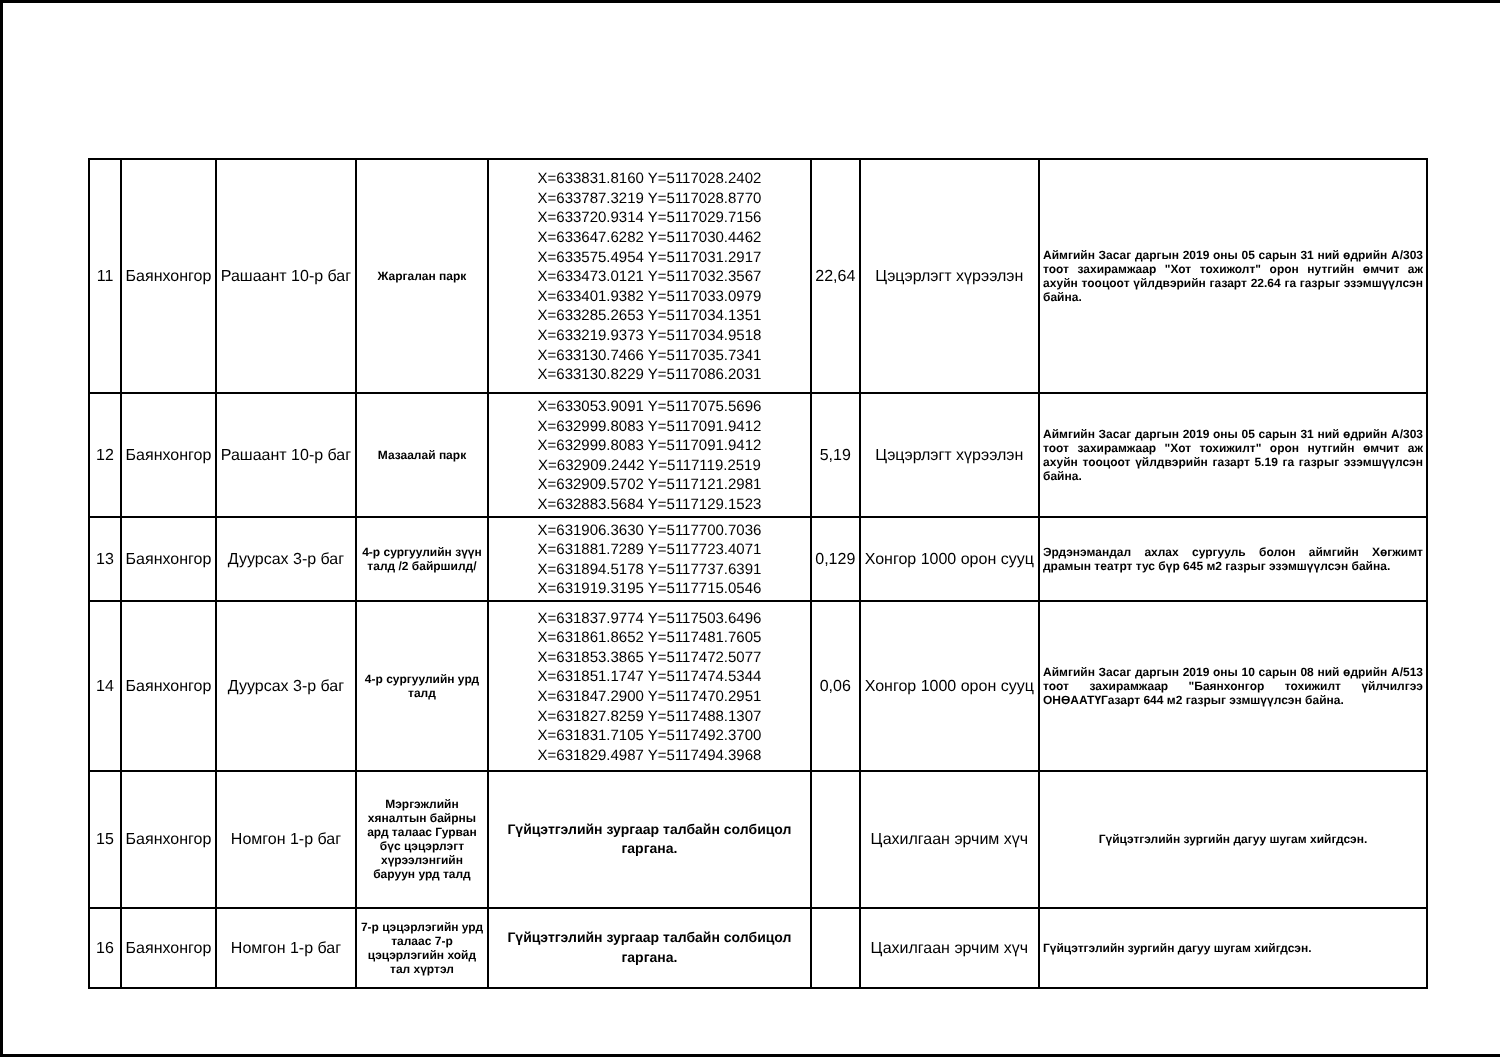| 11 | Баянхонгор | Рашаант 10-р баг | Жаргалан парк | X=633831.8160 Y=5117028.2402 X=633787.3219 Y=5117028.8770 X=633720.9314 Y=5117029.7156 X=633647.6282 Y=5117030.4462 X=633575.4954 Y=5117031.2917 X=633473.0121 Y=5117032.3567 X=633401.9382 Y=5117033.0979 X=633285.2653 Y=5117034.1351 X=633219.9373 Y=5117034.9518 X=633130.7466 Y=5117035.7341 X=633130.8229 Y=5117086.2031 | 22,64 | Цэцэрлэгт хүрээлэн | Аймгийн Засаг даргын 2019 оны 05 сарын 31 ний өдрийн А/303 тоот захирамжаар "Хот тохижолт" орон нутгийн өмчит аж ахуйн тооцоот үйлдвэрийн газарт 22.64 га газрыг эзэмшүүлсэн байна. |
| 12 | Баянхонгор | Рашаант 10-р баг | Мазаалай парк | X=633053.9091 Y=5117075.5696 X=632999.8083 Y=5117091.9412 X=632999.8083 Y=5117091.9412 X=632909.2442 Y=5117119.2519 X=632909.5702 Y=5117121.2981 X=632883.5684 Y=5117129.1523 | 5,19 | Цэцэрлэгт хүрээлэн | Аймгийн Засаг даргын 2019 оны 05 сарын 31 ний өдрийн А/303 тоот захирамжаар "Хот тохижилт" орон нутгийн өмчит аж ахуйн тооцоот үйлдвэрийн газарт 5.19 га газрыг эзэмшүүлсэн байна. |
| 13 | Баянхонгор | Дуурсах 3-р баг | 4-р сургуулийн зүүн талд /2 байршилд/ | X=631906.3630 Y=5117700.7036 X=631881.7289 Y=5117723.4071 X=631894.5178 Y=5117737.6391 X=631919.3195 Y=5117715.0546 | 0,129 | Хонгор 1000 орон сууц | Эрдэнэмандал ахлах сургууль болон аймгийн Хөгжимт драмын театрт тус бүр 645 м2 газрыг эзэмшүүлсэн байна. |
| 14 | Баянхонгор | Дуурсах 3-р баг | 4-р сургуулийн урд талд | X=631837.9774 Y=5117503.6496 X=631861.8652 Y=5117481.7605 X=631853.3865 Y=5117472.5077 X=631851.1747 Y=5117474.5344 X=631847.2900 Y=5117470.2951 X=631827.8259 Y=5117488.1307 X=631831.7105 Y=5117492.3700 X=631829.4987 Y=5117494.3968 | 0,06 | Хонгор 1000 орон сууц | Аймгийн Засаг даргын 2019 оны 10 сарын 08 ний өдрийн А/513 тоот захирамжаар "Баянхонгор тохижилт үйлчилгээ ОНӨААТҮГазарт 644 м2 газрыг эзмшүүлсэн байна. |
| 15 | Баянхонгор | Номгон 1-р баг | Мэргэжлийн хяналтын байрны ард талаас Гурван бүс цэцэрлэгт хүрээлэнгийн баруун урд талд | Гүйцэтгэлийн зургаар талбайн солбицол гаргана. | | Цахилгаан эрчим хүч | Гүйцэтгэлийн зургийн дагуу шугам хийгдсэн. |
| 16 | Баянхонгор | Номгон 1-р баг | 7-р цэцэрлэгийн урд талаас 7-р цэцэрлэгийн хойд тал хүртэл | Гүйцэтгэлийн зургаар талбайн солбицол гаргана. | | Цахилгаан эрчим хүч | Гүйцэтгэлийн зургийн дагуу шугам хийгдсэн. |